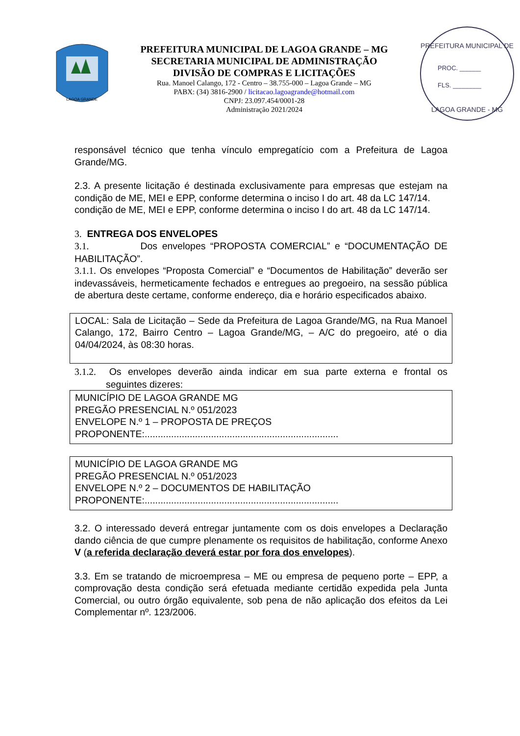LAGOA GRANDE
PREFEITURA MUNICIPAL DE LAGOA GRANDE – MG
SECRETARIA MUNICIPAL DE ADMINISTRAÇÃO
DIVISÃO DE COMPRAS E LICITAÇÕES
Rua. Manoel Calango, 172 - Centro – 38.755-000 – Lagoa Grande – MG
PABX: (34) 3816-2900 / licitacao.lagoagrande@hotmail.com
CNPJ: 23.097.454/0001-28
Administração 2021/2024
PREFEITURA MUNICIPAL DE
PROC. ______
FLS. ________
LAGOA GRANDE - MG
responsável técnico que tenha vínculo empregatício com a Prefeitura de Lagoa Grande/MG.
2.3. A presente licitação é destinada exclusivamente para empresas que estejam na condição de ME, MEI e EPP, conforme determina o inciso I do art. 48 da LC 147/14.
condição de ME, MEI e EPP, conforme determina o inciso I do art. 48 da LC 147/14.
3. ENTREGA DOS ENVELOPES
3.1. Dos envelopes “PROPOSTA COMERCIAL” e “DOCUMENTAÇÃO DE HABILITAÇÃO”.
3.1.1. Os envelopes “Proposta Comercial” e “Documentos de Habilitação” deverão ser indevassáveis, hermeticamente fechados e entregues ao pregoeiro, na sessão pública de abertura deste certame, conforme endereço, dia e horário especificados abaixo.
LOCAL: Sala de Licitação – Sede da Prefeitura de Lagoa Grande/MG, na Rua Manoel Calango, 172, Bairro Centro – Lagoa Grande/MG, – A/C do pregoeiro, até o dia 04/04/2024, às 08:30 horas.
3.1.2. Os envelopes deverão ainda indicar em sua parte externa e frontal os seguintes dizeres:
MUNICÍPIO DE LAGOA GRANDE MG
PREGÃO PRESENCIAL N.º 051/2023
ENVELOPE N.º 1 – PROPOSTA DE PREÇOS
PROPONENTE:.........................................................................
MUNICÍPIO DE LAGOA GRANDE MG
PREGÃO PRESENCIAL N.º 051/2023
ENVELOPE N.º 2 – DOCUMENTOS DE HABILITAÇÃO
PROPONENTE:.........................................................................
3.2. O interessado deverá entregar juntamente com os dois envelopes a Declaração dando ciência de que cumpre plenamente os requisitos de habilitação, conforme Anexo V (a referida declaração deverá estar por fora dos envelopes).
3.3. Em se tratando de microempresa – ME ou empresa de pequeno porte – EPP, a comprovação desta condição será efetuada mediante certidão expedida pela Junta Comercial, ou outro órgão equivalente, sob pena de não aplicação dos efeitos da Lei Complementar nº. 123/2006.